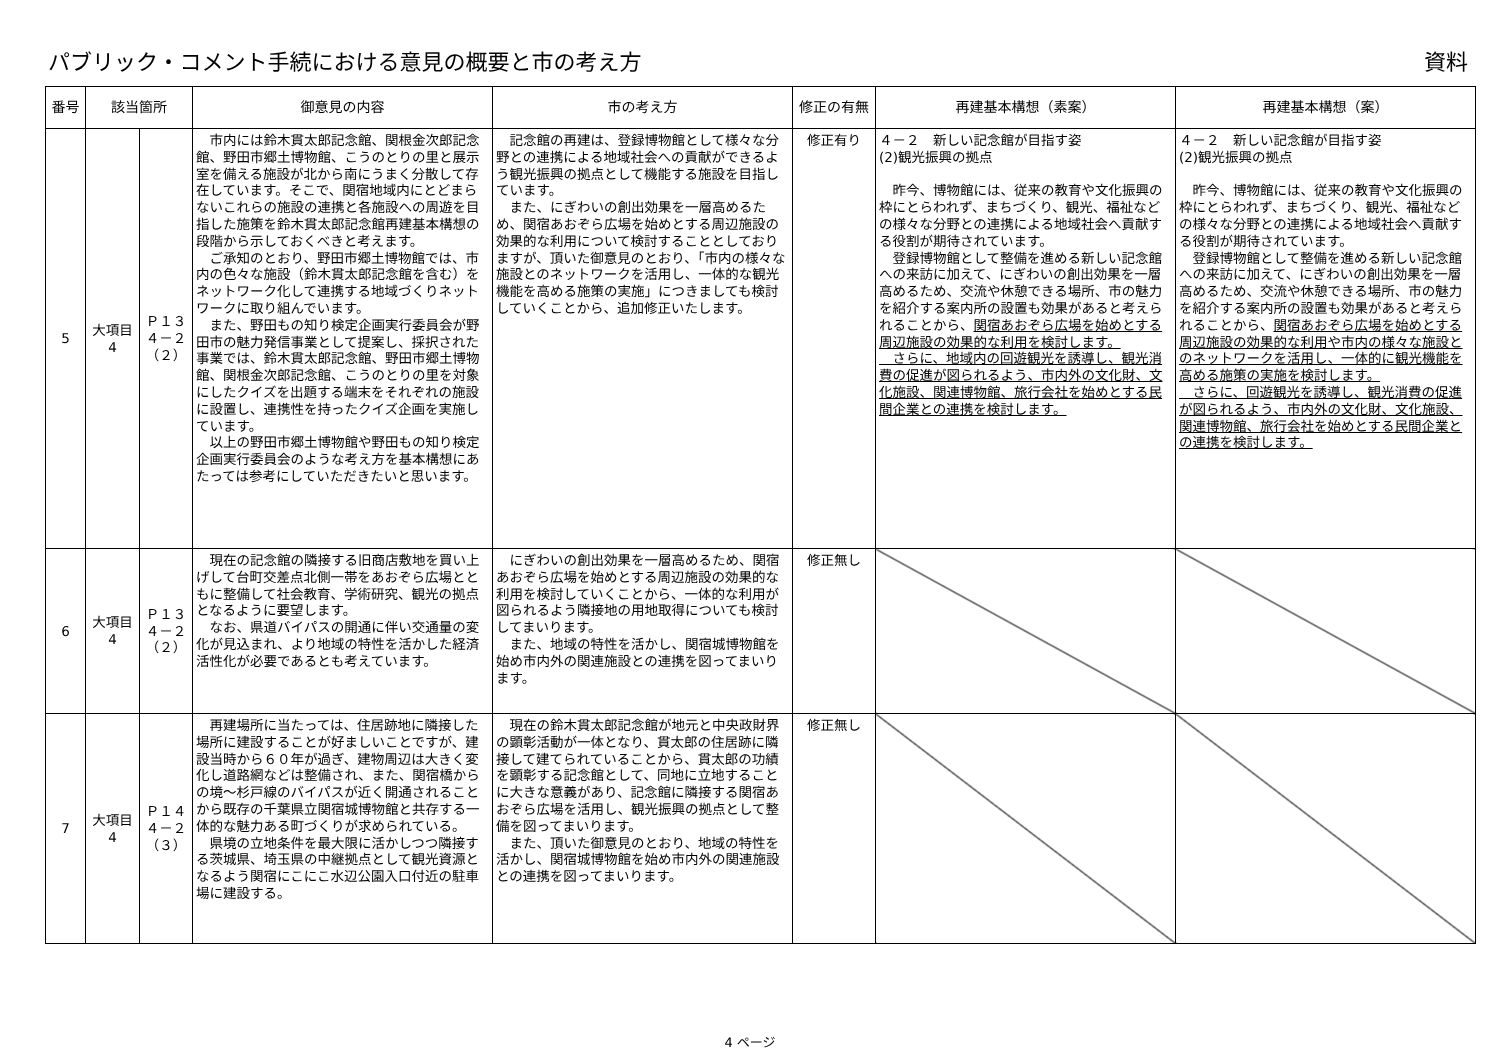パブリック・コメント手続における意見の概要と市の考え方
資料
| 番号 | 該当箇所 | | 御意見の内容 | 市の考え方 | 修正の有無 | 再建基本構想（素案） | 再建基本構想（案） |
| --- | --- | --- | --- | --- | --- | --- | --- |
| 5 | 大項目 4 | Ｐ１３ ４－２ （２） | 市内には鈴木貫太郎記念館、関根金次郎記念館、野田市郷土博物館、こうのとりの里と展示室を備える施設が北から南にうまく分散して存在しています。そこで、関宿地域内にとどまらないこれらの施設の連携と各施設への周遊を目指した施策を鈴木貫太郎記念館再建基本構想の段階から示しておくべきと考えます。 ご承知のとおり、野田市郷土博物館では、市内の色々な施設（鈴木貫太郎記念館を含む）をネットワーク化して連携する地域づくりネットワークに取り組んでいます。 また、野田もの知り検定企画実行委員会が野田市の魅力発信事業として提案し、採択された事業では、鈴木貫太郎記念館、野田市郷土博物館、関根金次郎記念館、こうのとりの里を対象にしたクイズを出題する端末をそれぞれの施設に設置し、連携性を持ったクイズ企画を実施しています。 以上の野田市郷土博物館や野田もの知り検定企画実行委員会のような考え方を基本構想にあたっては参考にしていただきたいと思います。 | 記念館の再建は、登録博物館として様々な分野との連携による地域社会への貢献ができるよう観光振興の拠点として機能する施設を目指しています。 また、にぎわいの創出効果を一層高めるため、関宿あおぞら広場を始めとする周辺施設の効果的な利用について検討することとしておりますが、頂いた御意見のとおり、「市内の様々な施設とのネットワークを活用し、一体的な観光機能を高める施策の実施」につきましても検討していくことから、追加修正いたします。 | 修正有り | ４－２ 新しい記念館が目指す姿 (2)観光振興の拠点 昨今、博物館には、従来の教育や文化振興の枠にとらわれず、まちづくり、観光、福祉などの様々な分野との連携による地域社会へ貢献する役割が期待されています。 登録博物館として整備を進める新しい記念館への来訪に加えて、にぎわいの創出効果を一層高めるため、交流や休憩できる場所、市の魅力を紹介する案内所の設置も効果があると考えられることから、 関宿あおぞら広場を始めとする周辺施設の効果的な利用を検討します。 さらに、地域内の回遊観光を誘導し、観光消費の促進が図られるよう、市内外の文化財、文化施設、関連博物館、旅行会社を始めとする民間企業との連携を検討します。 | ４－２ 新しい記念館が目指す姿 (2)観光振興の拠点 昨今、博物館には、従来の教育や文化振興の枠にとらわれず、まちづくり、観光、福祉などの様々な分野との連携による地域社会へ貢献する役割が期待されています。 登録博物館として整備を進める新しい記念館への来訪に加えて、にぎわいの創出効果を一層高めるため、交流や休憩できる場所、市の魅力を紹介する案内所の設置も効果があると考えられることから、 関宿あおぞら広場を始めとする周辺施設の効果的な利用や市内の様々な施設とのネットワークを活用し、一体的に観光機能を高める施策の実施を検討します。 さらに、回遊観光を誘導し、観光消費の促進が図られるよう、市内外の文化財、文化施設、関連博物館、旅行会社を始めとする民間企業との連携を検討します。 |
| 6 | 大項目 4 | Ｐ１３ ４－２ （２） | 現在の記念館の隣接する旧商店敷地を買い上げして台町交差点北側一帯をあおぞら広場とともに整備して社会教育、学術研究、観光の拠点となるように要望します。 なお、県道バイパスの開通に伴い交通量の変化が見込まれ、より地域の特性を活かした経済活性化が必要であるとも考えています。 | にぎわいの創出効果を一層高めるため、関宿あおぞら広場を始めとする周辺施設の効果的な利用を検討していくことから、一体的な利用が図られるよう隣接地の用地取得についても検討してまいります。 また、地域の特性を活かし、関宿城博物館を始め市内外の関連施設との連携を図ってまいります。 | 修正無し | | |
| 7 | 大項目 4 | Ｐ１４ ４－２ （３） | 再建場所に当たっては、住居跡地に隣接した場所に建設することが好ましいことですが、建設当時から６０年が過ぎ、建物周辺は大きく変化し道路網などは整備され、また、関宿橋からの境～杉戸線のバイパスが近く開通されることから既存の千葉県立関宿城博物館と共存する一体的な魅力ある町づくりが求められている。 県境の立地条件を最大限に活かしつつ隣接する茨城県、埼玉県の中継拠点として観光資源となるよう関宿にこにこ水辺公園入口付近の駐車場に建設する。 | 現在の鈴木貫太郎記念館が地元と中央政財界の顕彰活動が一体となり、貫太郎の住居跡に隣接して建てられていることから、貫太郎の功績を顕彰する記念館として、同地に立地することに大きな意義があり、記念館に隣接する関宿あおぞら広場を活用し、観光振興の拠点として整備を図ってまいります。 また、頂いた御意見のとおり、地域の特性を活かし、関宿城博物館を始め市内外の関連施設との連携を図ってまいります。 | 修正無し | | |
4 ページ